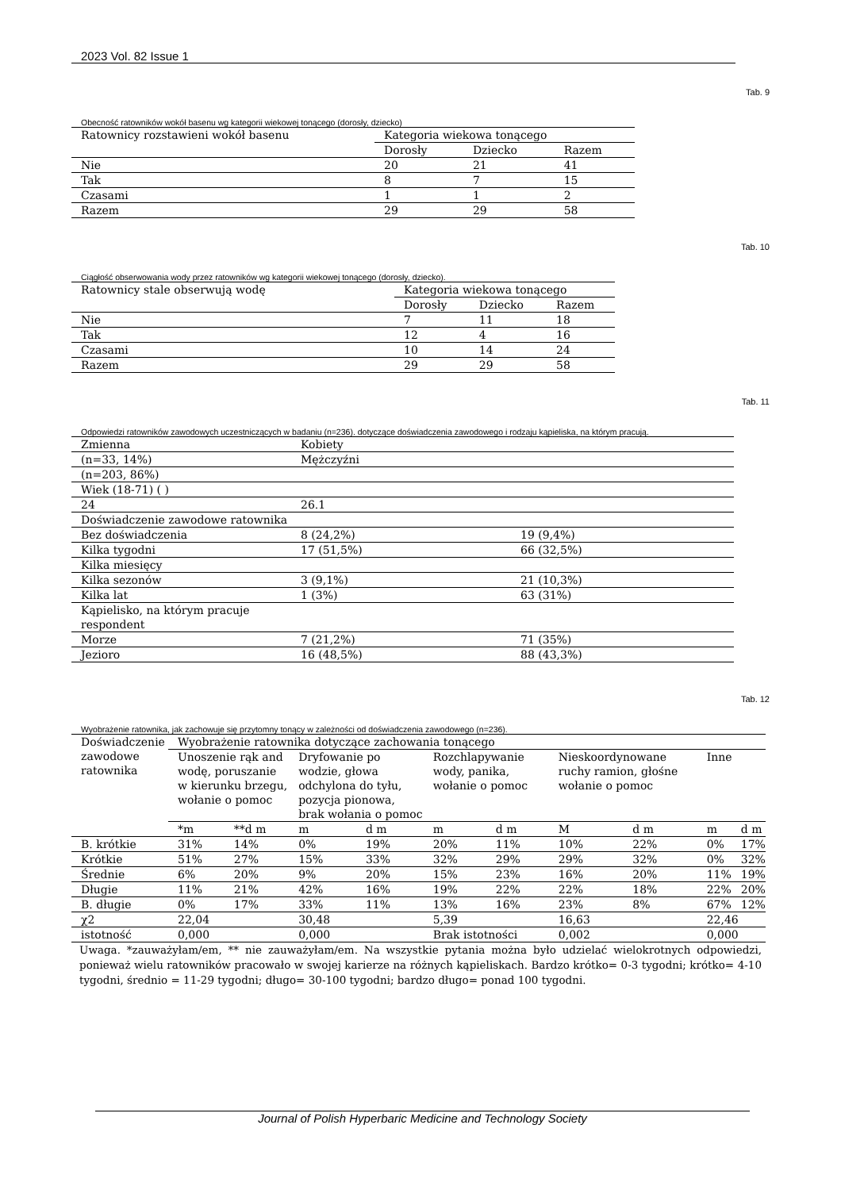2023 Vol. 82 Issue 1
Tab. 9
Obecność ratowników wokół basenu wg kategorii wiekowej tonącego (dorosły, dziecko)
| Ratownicy rozstawieni wokół basenu | Kategoria wiekowa tonącego | | |
| --- | --- | --- | --- |
| | Dorosły | Dziecko | Razem |
| Nie | 20 | 21 | 41 |
| Tak | 8 | 7 | 15 |
| Czasami | 1 | 1 | 2 |
| Razem | 29 | 29 | 58 |
Tab. 10
Ciągłość obserwowania wody przez ratowników wg kategorii wiekowej tonącego (dorosły, dziecko).
| Ratownicy stale obserwują wodę | Kategoria wiekowa tonącego | | |
| --- | --- | --- | --- |
| | Dorosły | Dziecko | Razem |
| Nie | 7 | 11 | 18 |
| Tak | 12 | 4 | 16 |
| Czasami | 10 | 14 | 24 |
| Razem | 29 | 29 | 58 |
Tab. 11
Odpowiedzi ratowników zawodowych uczestniczących w badaniu (n=236). dotyczące doświadczenia zawodowego i rodzaju kąpieliska, na którym pracują.
| Zmienna | Kobiety | |
| (n=33, 14%) | Mężczyźni | |
| (n=203, 86%) | | |
| Wiek (18-71) ( ) | | |
| 24 | 26.1 | |
| Doświadczenie zawodowe ratownika | | |
| Bez doświadczenia | 8 (24,2%) | 19 (9,4%) |
| Kilka tygodni | 17 (51,5%) | 66 (32,5%) |
| Kilka miesięcy | | |
| Kilka sezonów | 3 (9,1%) | 21 (10,3%) |
| Kilka lat | 1 (3%) | 63 (31%) |
| Kąpielisko, na którym pracuje respondent | | |
| Morze | 7 (21,2%) | 71 (35%) |
| Jezioro | 16 (48,5%) | 88 (43,3%) |
Tab. 12
Wyobrażenie ratownika, jak zachowuje się przytomny tonący w zależności od doświadczenia zawodowego (n=236).
| Doświadczenie zawodowe ratownika | Wyobrażenie ratownika dotyczące zachowania tonącego | | | | | | | | | |
| --- | --- | --- | --- | --- | --- | --- | --- | --- | --- | --- |
| | Unoszenie rąk and wodę, poruszanie w kierunku brzegu, wołanie o pomoc | | Dryfowanie po wodzie, głowa odchylona do tyłu, pozycja pionowa, brak wołania o pomoc | | Rozchlapywanie wody, panika, wołanie o pomoc | | Nieskoordynowane ruchy ramion, głośne wołanie o pomoc | | Inne | |
| | *m | **d m | m | d m | m | d m | M | d m | m | d m |
| B. krótkie | 31% | 14% | 0% | 19% | 20% | 11% | 10% | 22% | 0% | 17% |
| Krótkie | 51% | 27% | 15% | 33% | 32% | 29% | 29% | 32% | 0% | 32% |
| Średnie | 6% | 20% | 9% | 20% | 15% | 23% | 16% | 20% | 11% | 19% |
| Długie | 11% | 21% | 42% | 16% | 19% | 22% | 22% | 18% | 22% | 20% |
| B. długie | 0% | 17% | 33% | 11% | 13% | 16% | 23% | 8% | 67% | 12% |
| χ2 | 22,04 | | 30,48 | | 5,39 | | 16,63 | | 22,46 | |
| istotność | 0,000 | | 0,000 | | Brak istotności | | 0,002 | | 0,000 | |
Uwaga. *zauważyłam/em, ** nie zauważyłam/em. Na wszystkie pytania można było udzielać wielokrotnych odpowiedzi, ponieważ wielu ratowników pracowało w swojej karierze na różnych kąpieliskach. Bardzo krótko= 0-3 tygodni; krótko= 4-10 tygodni, średnio = 11-29 tygodni; długo= 30-100 tygodni; bardzo długo= ponad 100 tygodni.
Journal of Polish Hyperbaric Medicine and Technology Society